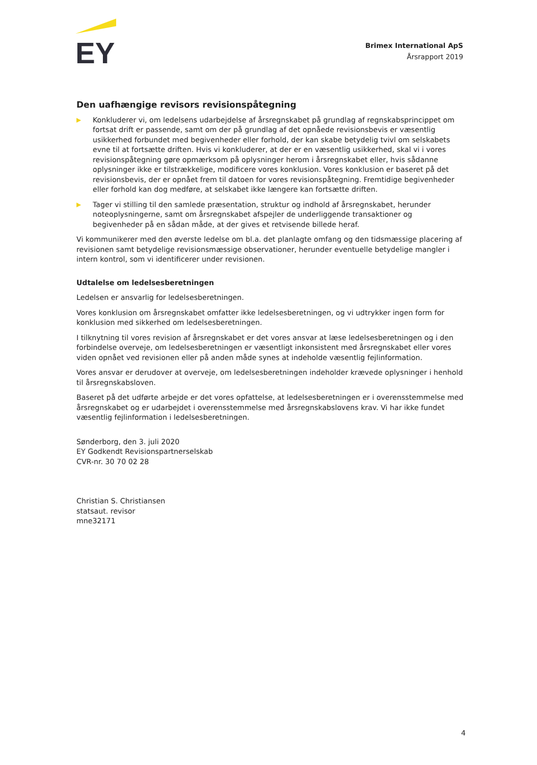EY
Brimex International ApS
Årsrapport 2019
Den uafhængige revisors revisionspåtegning
▶ Konkluderer vi, om ledelsens udarbejdelse af årsregnskabet på grundlag af regnskabsprincippet om fortsat drift er passende, samt om der på grundlag af det opnåede revisionsbevis er væsentlig usikkerhed forbundet med begivenheder eller forhold, der kan skabe betydelig tvivl om selskabets evne til at fortsætte driften. Hvis vi konkluderer, at der er en væsentlig usikkerhed, skal vi i vores revisionspåtegning gøre opmærksom på oplysninger herom i årsregnskabet eller, hvis sådanne oplysninger ikke er tilstrækkelige, modificere vores konklusion. Vores konklusion er baseret på det revisionsbevis, der er opnået frem til datoen for vores revisionspåtegning. Fremtidige begivenheder eller forhold kan dog medføre, at selskabet ikke længere kan fortsætte driften.
▶ Tager vi stilling til den samlede præsentation, struktur og indhold af årsregnskabet, herunder noteoplysningerne, samt om årsregnskabet afspejler de underliggende transaktioner og begivenheder på en sådan måde, at der gives et retvisende billede heraf.
Vi kommunikerer med den øverste ledelse om bl.a. det planlagte omfang og den tidsmæssige placering af revisionen samt betydelige revisionsmæssige observationer, herunder eventuelle betydelige mangler i intern kontrol, som vi identificerer under revisionen.
Udtalelse om ledelsesberetningen
Ledelsen er ansvarlig for ledelsesberetningen.
Vores konklusion om årsregnskabet omfatter ikke ledelsesberetningen, og vi udtrykker ingen form for konklusion med sikkerhed om ledelsesberetningen.
I tilknytning til vores revision af årsregnskabet er det vores ansvar at læse ledelsesberetningen og i den forbindelse overveje, om ledelsesberetningen er væsentligt inkonsistent med årsregnskabet eller vores viden opnået ved revisionen eller på anden måde synes at indeholde væsentlig fejlinformation.
Vores ansvar er derudover at overveje, om ledelsesberetningen indeholder krævede oplysninger i henhold til årsregnskabsloven.
Baseret på det udførte arbejde er det vores opfattelse, at ledelsesberetningen er i overensstemmelse med årsregnskabet og er udarbejdet i overensstemmelse med årsregnskabslovens krav. Vi har ikke fundet væsentlig fejlinformation i ledelsesberetningen.
Sønderborg, den 3. juli 2020
EY Godkendt Revisionspartnerselskab
CVR-nr. 30 70 02 28
Christian S. Christiansen
statsaut. revisor
mne32171
4